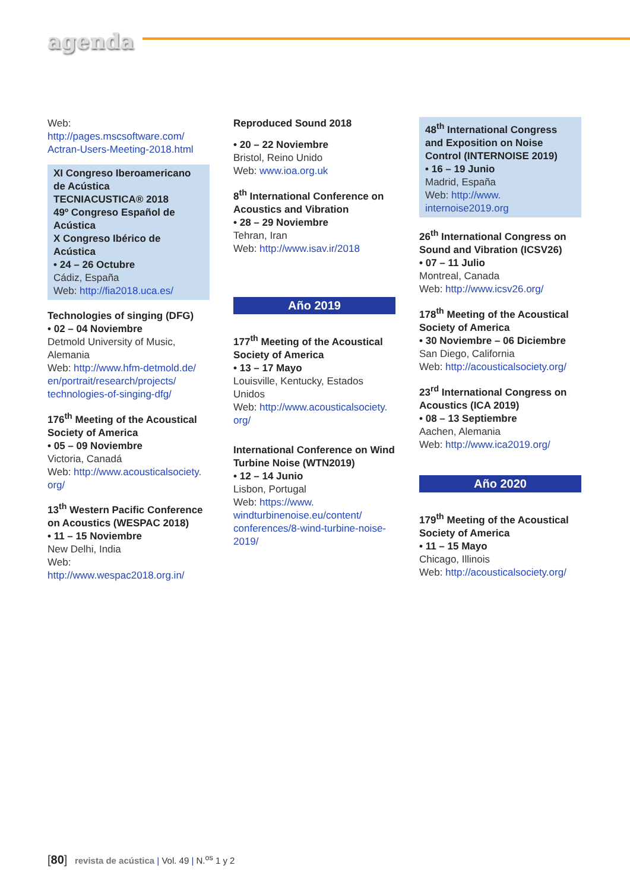agenda
Web: http://pages.mscsoftware.com/ Actran-Users-Meeting-2018.html
XI Congreso Iberoamericano de Acústica
TECNIACUSTICA® 2018
49º Congreso Español de Acústica
X Congreso Ibérico de Acústica
• 24 – 26 Octubre
Cádiz, España
Web: http://fia2018.uca.es/
Technologies of singing (DFG)
• 02 – 04 Noviembre
Detmold University of Music, Alemania
Web: http://www.hfm-detmold.de/ en/portrait/research/projects/ technologies-of-singing-dfg/
176<sup>th</sup> Meeting of the Acoustical Society of America
• 05 – 09 Noviembre
Victoria, Canadá
Web: http://www.acousticalsociety. org/
13<sup>th</sup> Western Pacific Conference on Acoustics (WESPAC 2018)
• 11 – 15 Noviembre
New Delhi, India
Web: http://www.wespac2018.org.in/
Reproduced Sound 2018
• 20 – 22 Noviembre
Bristol, Reino Unido
Web: www.ioa.org.uk
8<sup>th</sup> International Conference on Acoustics and Vibration
• 28 – 29 Noviembre
Tehran, Iran
Web: http://www.isav.ir/2018
Año 2019
177<sup>th</sup> Meeting of the Acoustical Society of America
• 13 – 17 Mayo
Louisville, Kentucky, Estados Unidos
Web: http://www.acousticalsociety. org/
International Conference on Wind Turbine Noise (WTN2019)
• 12 – 14 Junio
Lisbon, Portugal
Web: https://www. windturbinenoise.eu/content/ conferences/8-wind-turbine-noise-2019/
48<sup>th</sup> International Congress and Exposition on Noise Control (INTERNOISE 2019)
• 16 – 19 Junio
Madrid, España
Web: http://www. internoise2019.org
26<sup>th</sup> International Congress on Sound and Vibration (ICSV26)
• 07 – 11 Julio
Montreal, Canada
Web: http://www.icsv26.org/
178<sup>th</sup> Meeting of the Acoustical Society of America
• 30 Noviembre – 06 Diciembre
San Diego, California
Web: http://acousticalsociety.org/
23<sup>rd</sup> International Congress on Acoustics (ICA 2019)
• 08 – 13 Septiembre
Aachen, Alemania
Web: http://www.ica2019.org/
Año 2020
179<sup>th</sup> Meeting of the Acoustical Society of America
• 11 – 15 Mayo
Chicago, Illinois
Web: http://acousticalsociety.org/
[80] revista de acústica | Vol. 49 | N.<sup>os</sup> 1 y 2